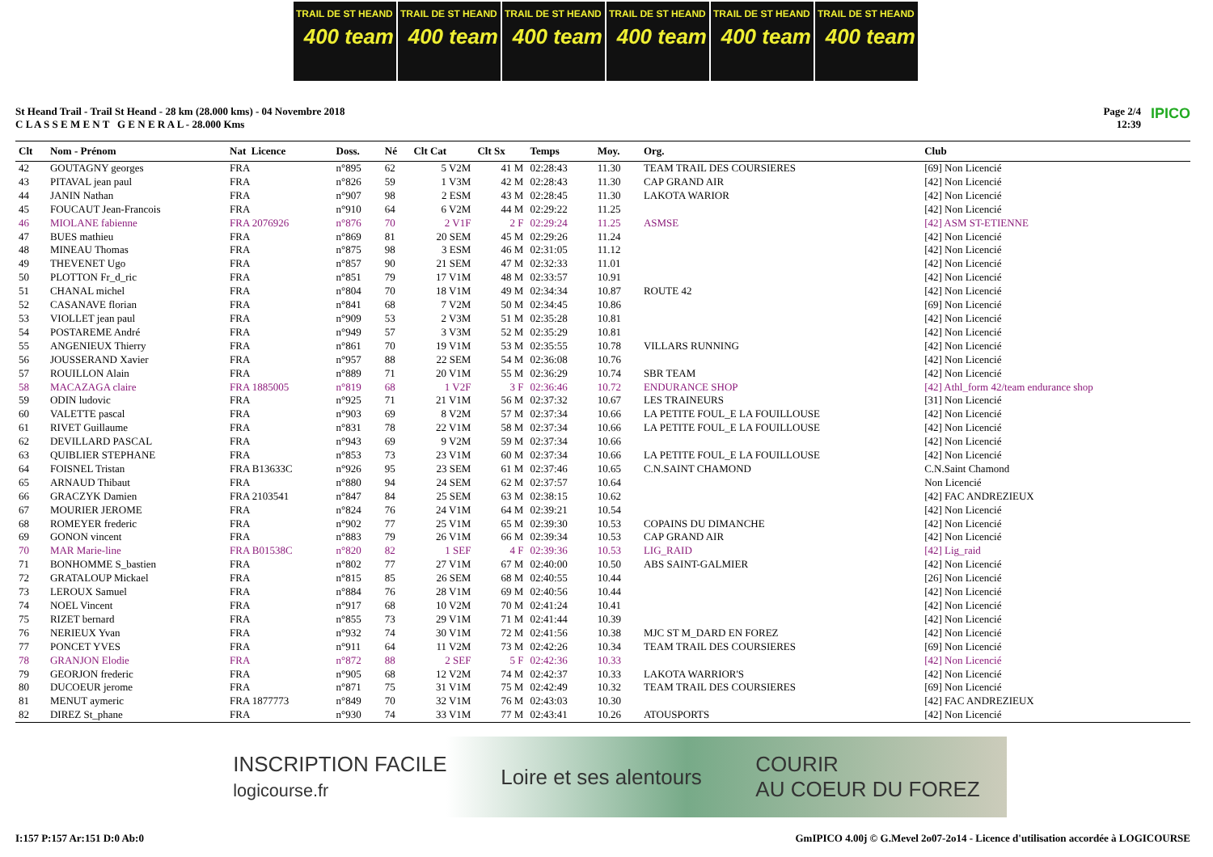TRAIL DE ST HEAND
400 team
TRAIL DE ST HEAND
400 team
TRAIL DE ST HEAND
400 team
TRAIL DE ST HEAND
400 team
TRAIL DE ST HEAND
400 team
TRAIL DE ST HEAND
400 team
St Heand Trail - Trail St Heand - 28 km (28.000 kms) - 04 Novembre 2018
C L A S S E M E N T G E N E R A L - 28.000 Kms
Page 2/4
12:39
IPICO
| Clt | Nom - Prénom | Nat Licence | Doss. | Né | Clt Cat | Clt Sx | Temps | Moy. | Org. | Club |
| --- | --- | --- | --- | --- | --- | --- | --- | --- | --- | --- |
| 42 | GOUTAGNY georges | FRA | n°895 | 62 | 5 V2M | 41 M | 02:28:43 | 11.30 | TEAM TRAIL DES COURSIERES | [69] Non Licencié |
| 43 | PITAVAL jean paul | FRA | n°826 | 59 | 1 V3M | 42 M | 02:28:43 | 11.30 | CAP GRAND AIR | [42] Non Licencié |
| 44 | JANIN Nathan | FRA | n°907 | 98 | 2 ESM | 43 M | 02:28:45 | 11.30 | LAKOTA WARIOR | [42] Non Licencié |
| 45 | FOUCAUT Jean-Francois | FRA | n°910 | 64 | 6 V2M | 44 M | 02:29:22 | 11.25 | | [42] Non Licencié |
| 46 | MIOLANE fabienne | FRA 2076926 | n°876 | 70 | 2 V1F | 2 F | 02:29:24 | 11.25 | ASMSE | [42] ASM ST-ETIENNE |
| 47 | BUES mathieu | FRA | n°869 | 81 | 20 SEM | 45 M | 02:29:26 | 11.24 | | [42] Non Licencié |
| 48 | MINEAU Thomas | FRA | n°875 | 98 | 3 ESM | 46 M | 02:31:05 | 11.12 | | [42] Non Licencié |
| 49 | THEVENET Ugo | FRA | n°857 | 90 | 21 SEM | 47 M | 02:32:33 | 11.01 | | [42] Non Licencié |
| 50 | PLOTTON Fr_d_ric | FRA | n°851 | 79 | 17 V1M | 48 M | 02:33:57 | 10.91 | | [42] Non Licencié |
| 51 | CHANAL michel | FRA | n°804 | 70 | 18 V1M | 49 M | 02:34:34 | 10.87 | ROUTE 42 | [42] Non Licencié |
| 52 | CASANAVE florian | FRA | n°841 | 68 | 7 V2M | 50 M | 02:34:45 | 10.86 | | [69] Non Licencié |
| 53 | VIOLLET jean paul | FRA | n°909 | 53 | 2 V3M | 51 M | 02:35:28 | 10.81 | | [42] Non Licencié |
| 54 | POSTAREME André | FRA | n°949 | 57 | 3 V3M | 52 M | 02:35:29 | 10.81 | | [42] Non Licencié |
| 55 | ANGENIEUX Thierry | FRA | n°861 | 70 | 19 V1M | 53 M | 02:35:55 | 10.78 | VILLARS RUNNING | [42] Non Licencié |
| 56 | JOUSSERAND Xavier | FRA | n°957 | 88 | 22 SEM | 54 M | 02:36:08 | 10.76 | | [42] Non Licencié |
| 57 | ROUILLON Alain | FRA | n°889 | 71 | 20 V1M | 55 M | 02:36:29 | 10.74 | SBR TEAM | [42] Non Licencié |
| 58 | MACAZAGA claire | FRA 1885005 | n°819 | 68 | 1 V2F | 3 F | 02:36:46 | 10.72 | ENDURANCE SHOP | [42] Athl_form 42/team endurance shop |
| 59 | ODIN ludovic | FRA | n°925 | 71 | 21 V1M | 56 M | 02:37:32 | 10.67 | LES TRAINEURS | [31] Non Licencié |
| 60 | VALETTE pascal | FRA | n°903 | 69 | 8 V2M | 57 M | 02:37:34 | 10.66 | LA PETITE FOUL_E LA FOUILLOUSE | [42] Non Licencié |
| 61 | RIVET Guillaume | FRA | n°831 | 78 | 22 V1M | 58 M | 02:37:34 | 10.66 | LA PETITE FOUL_E LA FOUILLOUSE | [42] Non Licencié |
| 62 | DEVILLARD PASCAL | FRA | n°943 | 69 | 9 V2M | 59 M | 02:37:34 | 10.66 | | [42] Non Licencié |
| 63 | QUIBLIER STEPHANE | FRA | n°853 | 73 | 23 V1M | 60 M | 02:37:34 | 10.66 | LA PETITE FOUL_E LA FOUILLOUSE | [42] Non Licencié |
| 64 | FOISNEL Tristan | FRA B13633C | n°926 | 95 | 23 SEM | 61 M | 02:37:46 | 10.65 | C.N.SAINT CHAMOND | C.N.Saint Chamond |
| 65 | ARNAUD Thibaut | FRA | n°880 | 94 | 24 SEM | 62 M | 02:37:57 | 10.64 | | Non Licencié |
| 66 | GRACZYK Damien | FRA 2103541 | n°847 | 84 | 25 SEM | 63 M | 02:38:15 | 10.62 | | [42] FAC ANDREZIEUX |
| 67 | MOURIER JEROME | FRA | n°824 | 76 | 24 V1M | 64 M | 02:39:21 | 10.54 | | [42] Non Licencié |
| 68 | ROMEYER frederic | FRA | n°902 | 77 | 25 V1M | 65 M | 02:39:30 | 10.53 | COPAINS DU DIMANCHE | [42] Non Licencié |
| 69 | GONON vincent | FRA | n°883 | 79 | 26 V1M | 66 M | 02:39:34 | 10.53 | CAP GRAND AIR | [42] Non Licencié |
| 70 | MAR Marie-line | FRA B01538C | n°820 | 82 | 1 SEF | 4 F | 02:39:36 | 10.53 | LIG_RAID | [42] Lig_raid |
| 71 | BONHOMME S_bastien | FRA | n°802 | 77 | 27 V1M | 67 M | 02:40:00 | 10.50 | ABS SAINT-GALMIER | [42] Non Licencié |
| 72 | GRATALOUP Mickael | FRA | n°815 | 85 | 26 SEM | 68 M | 02:40:55 | 10.44 | | [26] Non Licencié |
| 73 | LEROUX Samuel | FRA | n°884 | 76 | 28 V1M | 69 M | 02:40:56 | 10.44 | | [42] Non Licencié |
| 74 | NOEL Vincent | FRA | n°917 | 68 | 10 V2M | 70 M | 02:41:24 | 10.41 | | [42] Non Licencié |
| 75 | RIZET bernard | FRA | n°855 | 73 | 29 V1M | 71 M | 02:41:44 | 10.39 | | [42] Non Licencié |
| 76 | NERIEUX Yvan | FRA | n°932 | 74 | 30 V1M | 72 M | 02:41:56 | 10.38 | MJC ST M_DARD EN FOREZ | [42] Non Licencié |
| 77 | PONCET YVES | FRA | n°911 | 64 | 11 V2M | 73 M | 02:42:26 | 10.34 | TEAM TRAIL DES COURSIERES | [69] Non Licencié |
| 78 | GRANJON Elodie | FRA | n°872 | 88 | 2 SEF | 5 F | 02:42:36 | 10.33 | | [42] Non Licencié |
| 79 | GEORJON frederic | FRA | n°905 | 68 | 12 V2M | 74 M | 02:42:37 | 10.33 | LAKOTA WARRIOR'S | [42] Non Licencié |
| 80 | DUCOEUR jerome | FRA | n°871 | 75 | 31 V1M | 75 M | 02:42:49 | 10.32 | TEAM TRAIL DES COURSIERES | [69] Non Licencié |
| 81 | MENUT aymeric | FRA 1877773 | n°849 | 70 | 32 V1M | 76 M | 02:43:03 | 10.30 | | [42] FAC ANDREZIEUX |
| 82 | DIREZ St_phane | FRA | n°930 | 74 | 33 V1M | 77 M | 02:43:41 | 10.26 | ATOUSPORTS | [42] Non Licencié |
INSCRIPTION FACILE
logicourse.fr Loire et ses alentours COURIR
AU COEUR DU FOREZ
I:157 P:157 Ar:151 D:0 Ab:0 GmIPICO 4.00j © G.Mevel 2o07-2o14 - Licence d'utilisation accordée à LOGICOURSE